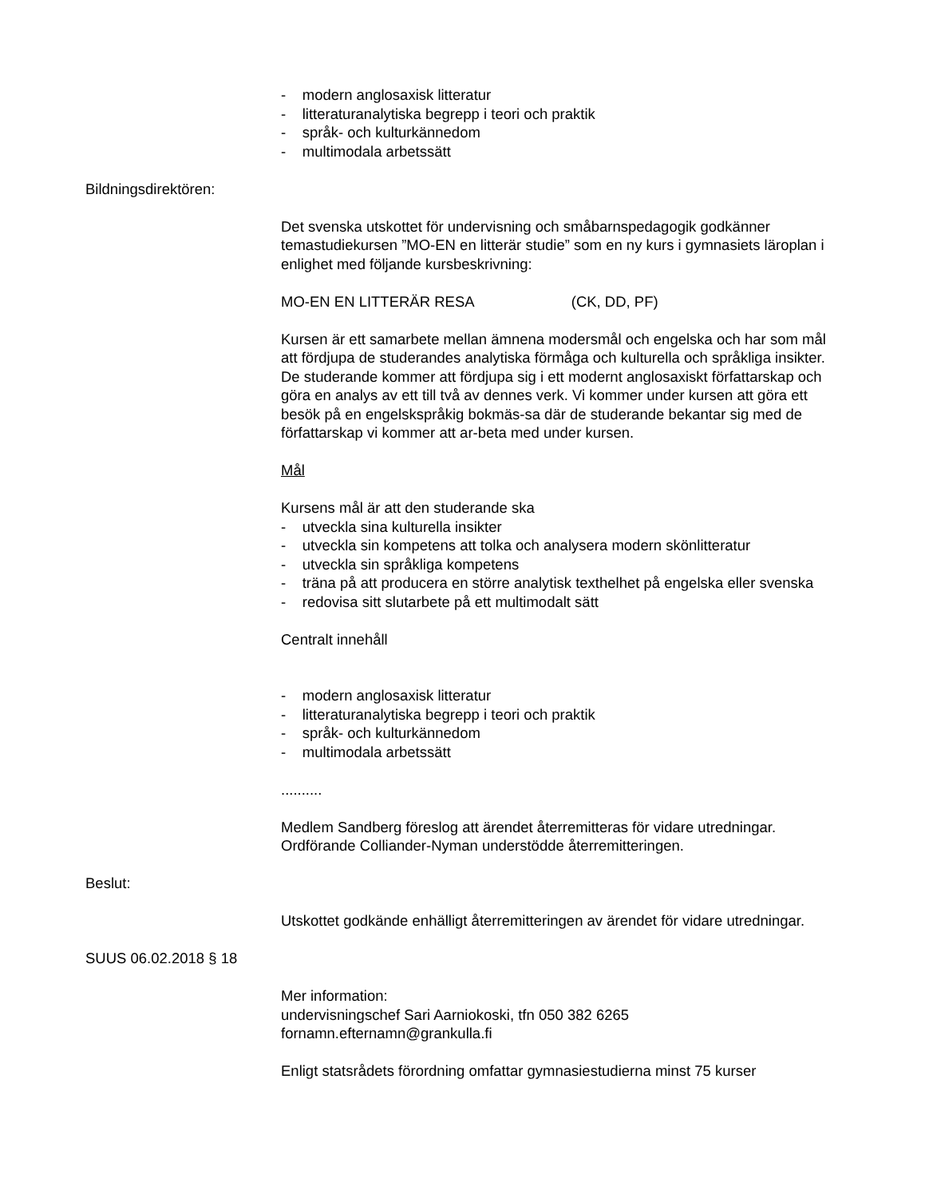- modern anglosaxisk litteratur
- litteraturanalytiska begrepp i teori och praktik
- språk- och kulturkännedom
- multimodala arbetssätt
Bildningsdirektören:
Det svenska utskottet för undervisning och småbarnspedagogik godkänner temastudiekursen ”MO-EN en litterär studie” som en ny kurs i gymnasiets läroplan i enlighet med följande kursbeskrivning:
MO-EN EN LITTERÄR RESA (CK, DD, PF)
Kursen är ett samarbete mellan ämnena modersmål och engelska och har som mål att fördjupa de studerandes analytiska förmåga och kulturella och språkliga insikter. De studerande kommer att fördjupa sig i ett modernt anglosaxiskt författarskap och göra en analys av ett till två av dennes verk. Vi kommer under kursen att göra ett besök på en engelskspråkig bokmäs-sa där de studerande bekantar sig med de författarskap vi kommer att ar-beta med under kursen.
Mål
Kursens mål är att den studerande ska
- utveckla sina kulturella insikter
- utveckla sin kompetens att tolka och analysera modern skönlitteratur
- utveckla sin språkliga kompetens
- träna på att producera en större analytisk texthelhet på engelska eller svenska
- redovisa sitt slutarbete på ett multimodalt sätt
Centralt innehåll
- modern anglosaxisk litteratur
- litteraturanalytiska begrepp i teori och praktik
- språk- och kulturkännedom
- multimodala arbetssätt
..........
Medlem Sandberg föreslog att ärendet återremitteras för vidare utredningar. Ordförande Colliander-Nyman understödde återremitteringen.
Beslut:
Utskottet godkände enhälligt återremitteringen av ärendet för vidare utredningar.
SUUS 06.02.2018 § 18
Mer information:
undervisningschef Sari Aarniokoski, tfn 050 382 6265
fornamn.efternamn@grankulla.fi
Enligt statsrådets förordning omfattar gymnasiestudierna minst 75 kurser